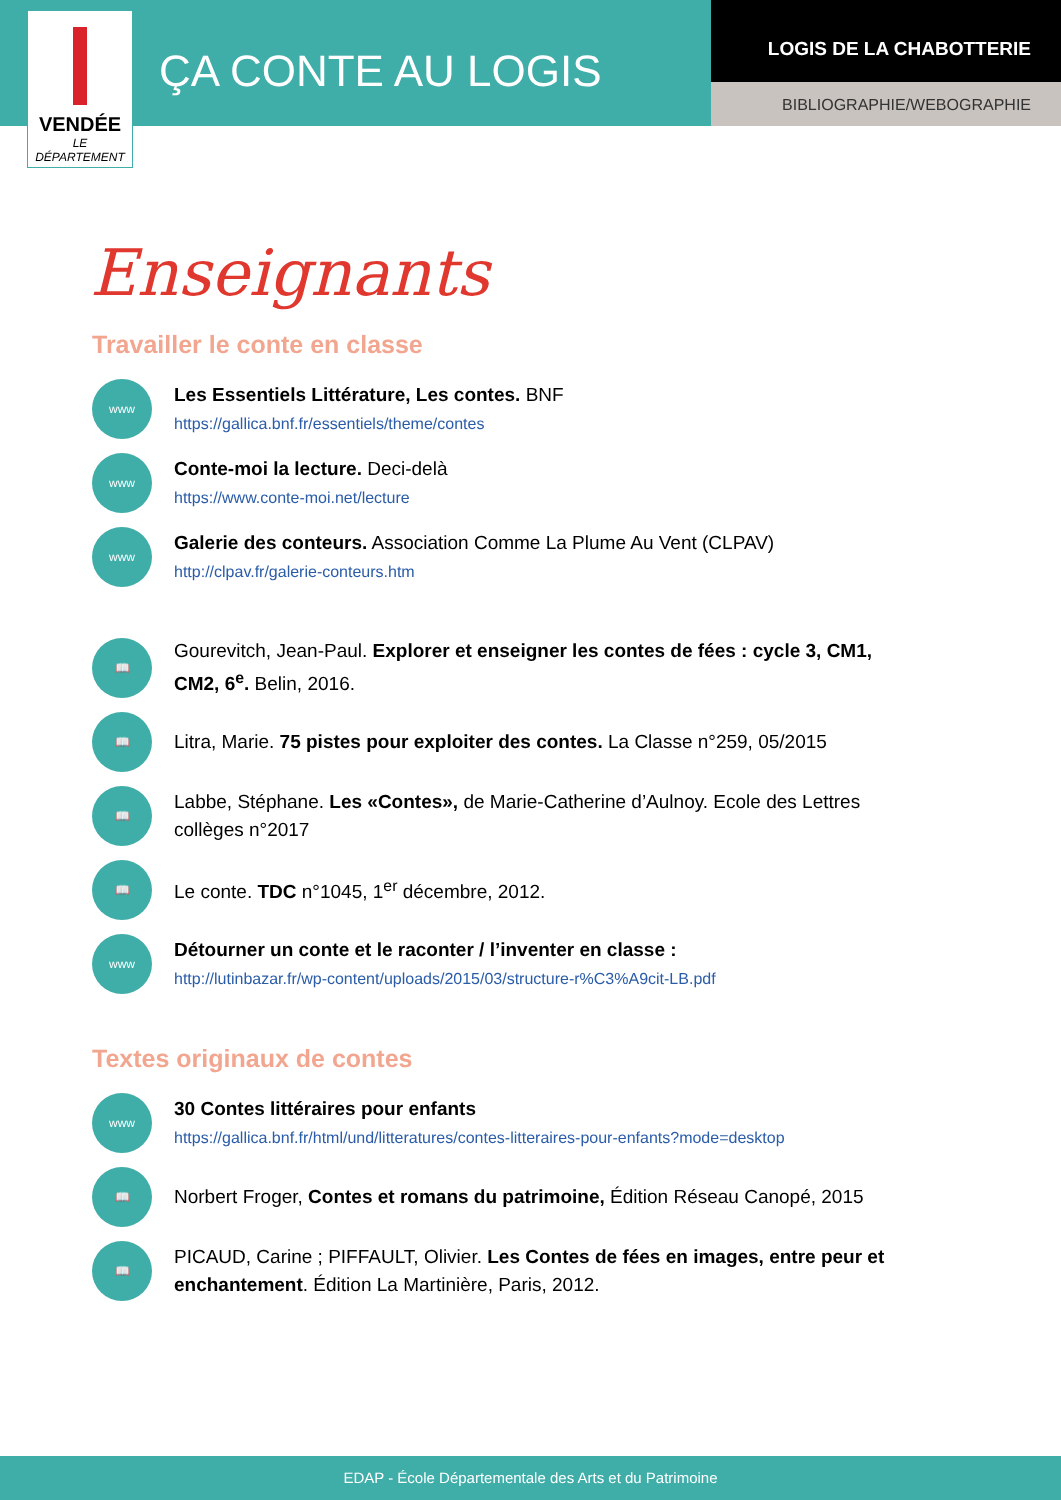VENDÉE
LE DÉPARTEMENT
ÇA CONTE AU LOGIS
LOGIS DE LA CHABOTTERIE
BIBLIOGRAPHIE/WEBOGRAPHIE
Enseignants
Travailler le conte en classe
www
Les Essentiels Littérature, Les contes. BNF
https://gallica.bnf.fr/essentiels/theme/contes
www
Conte-moi la lecture. Deci-delà
https://www.conte-moi.net/lecture
www
Galerie des conteurs. Association Comme La Plume Au Vent (CLPAV)
http://clpav.fr/galerie-conteurs.htm
📖
Gourevitch, Jean-Paul. Explorer et enseigner les contes de fées : cycle 3, CM1, CM2, 6<sup>e</sup>. Belin, 2016.
📖
Litra, Marie. 75 pistes pour exploiter des contes. La Classe n°259, 05/2015
📖
Labbe, Stéphane. Les «Contes», de Marie-Catherine d’Aulnoy. Ecole des Lettres collèges n°2017
📖
Le conte. TDC n°1045, 1<sup>er</sup> décembre, 2012.
www
Détourner un conte et le raconter / l’inventer en classe :
http://lutinbazar.fr/wp-content/uploads/2015/03/structure-r%C3%A9cit-LB.pdf
Textes originaux de contes
www
30 Contes littéraires pour enfants
https://gallica.bnf.fr/html/und/litteratures/contes-litteraires-pour-enfants?mode=desktop
📖
Norbert Froger, Contes et romans du patrimoine, Édition Réseau Canopé, 2015
📖
PICAUD, Carine ; PIFFAULT, Olivier. Les Contes de fées en images, entre peur et enchantement. Édition La Martinière, Paris, 2012.
EDAP - École Départementale des Arts et du Patrimoine